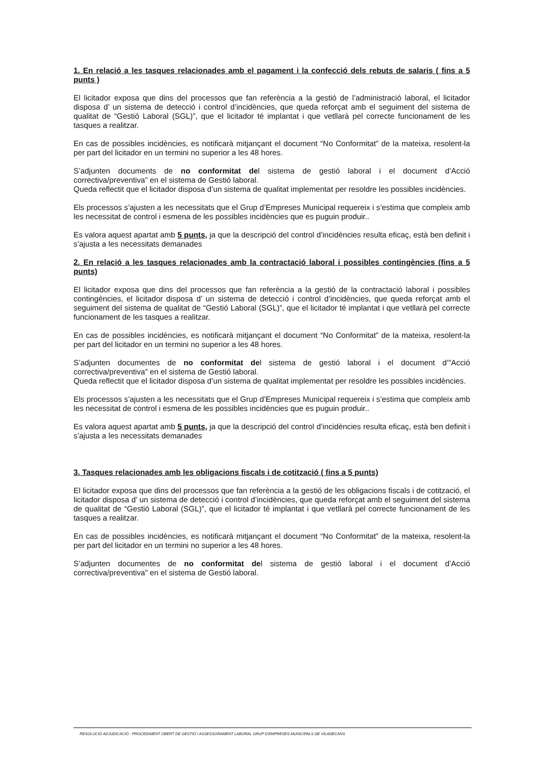1. En relació a les tasques relacionades amb el pagament i la confecció dels rebuts de salaris ( fins a 5 punts )
El licitador exposa que dins del processos que fan referència a la gestió de l’administració laboral, el licitador disposa d’ un sistema de detecció i control d’incidències, que queda reforçat amb el seguiment del sistema de qualitat de “Gestió Laboral (SGL)”, que el licitador té implantat i que vetllarà pel correcte funcionament de les tasques a realitzar.
En cas de possibles incidències, es notificarà mitjançant el document “No Conformitat” de la mateixa, resolent-la per part del licitador en un termini no superior a les 48 hores.
S’adjunten documents de no conformitat del sistema de gestió laboral i el document d’Acció correctiva/preventiva” en el sistema de Gestió laboral.
Queda reflectit que el licitador disposa d’un sistema de qualitat implementat per resoldre les possibles incidències.
Els processos s’ajusten a les necessitats que el Grup d’Empreses Municipal requereix i s’estima que compleix amb les necessitat de control i esmena de les possibles incidències que es puguin produir..
Es valora aquest apartat amb 5 punts, ja que la descripció del control d’incidències resulta eficaç, està ben definit i s’ajusta a les necessitats demanades
2. En relació a les tasques relacionades amb la contractació laboral i possibles contingències (fins a 5 punts)
El licitador exposa que dins del processos que fan referència a la gestió de la contractació laboral i possibles contingències, el licitador disposa d’ un sistema de detecció i control d’incidències, que queda reforçat amb el seguiment del sistema de qualitat de “Gestió Laboral (SGL)”, que el licitador té implantat i que vetllarà pel correcte funcionament de les tasques a realitzar.
En cas de possibles incidències, es notificarà mitjançant el document “No Conformitat” de la mateixa, resolent-la per part del licitador en un termini no superior a les 48 hores.
S’adjunten documentes de no conformitat del sistema de gestió laboral i el document d’”Acció correctiva/preventiva” en el sistema de Gestió laboral.
Queda reflectit que el licitador disposa d’un sistema de qualitat implementat per resoldre les possibles incidències.
Els processos s’ajusten a les necessitats que el Grup d’Empreses Municipal requereix i s’estima que compleix amb les necessitat de control i esmena de les possibles incidències que es puguin produir..
Es valora aquest apartat amb 5 punts, ja que la descripció del control d’incidències resulta eficaç, està ben definit i s’ajusta a les necessitats demanades
3. Tasques relacionades amb les obligacions fiscals i de cotització ( fins a 5 punts)
El licitador exposa que dins del processos que fan referència a la gestió de les obligacions fiscals i de cotització, el licitador disposa d’ un sistema de detecció i control d’incidències, que queda reforçat amb el seguiment del sistema de qualitat de “Gestió Laboral (SGL)”, que el licitador té implantat i que vetllarà pel correcte funcionament de les tasques a realitzar.
En cas de possibles incidències, es notificarà mitjançant el document “No Conformitat” de la mateixa, resolent-la per part del licitador en un termini no superior a les 48 hores.
S’adjunten documentes de no conformitat del sistema de gestió laboral i el document d’Acció correctiva/preventiva” en el sistema de Gestió laboral.
RESOLUCIÓ ADJUDICACIÓ - PROCEDIMENT OBERT DE GESTIÓ I ASSESSORAMENT LABORAL GRUP D’EMPRESES MUNICIPALS DE VILADECANS